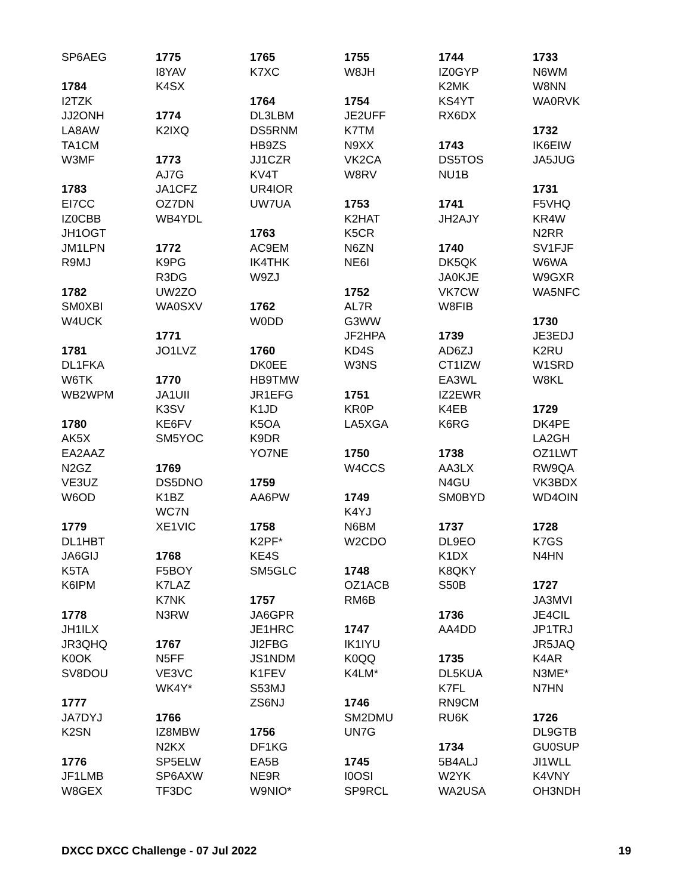SP6AEG
1784
I2TZK
JJ2ONH
LA8AW
TA1CM
W3MF
1783
EI7CC
IZ0CBB
JH1OGT
JM1LPN
R9MJ
1782
SM0XBI
W4UCK
1781
DL1FKA
W6TK
WB2WPM
1780
AK5X
EA2AAZ
N2GZ
VE3UZ
W6OD
1779
DL1HBT
JA6GIJ
K5TA
K6IPM
1778
JH1ILX
JR3QHQ
K0OK
SV8DOU
1777
JA7DYJ
K2SN
1776
JF1LMB
W8GEX
1775
I8YAV
K4SX
1774
K2IXQ
1773
AJ7G
JA1CFZ
OZ7DN
WB4YDL
1772
K9PG
R3DG
UW2ZO
WA0SXV
1771
JO1LVZ
1770
JA1UII
K3SV
KE6FV
SM5YOC
1769
DS5DNO
K1BZ
WC7N
XE1VIC
1768
F5BOY
K7LAZ
K7NK
N3RW
1767
N5FF
VE3VC
WK4Y*
1766
IZ8MBW
N2KX
SP5ELW
SP6AXW
TF3DC
1765
K7XC
1764
DL3LBM
DS5RNM
HB9ZS
JJ1CZR
KV4T
UR4IOR
UW7UA
1763
AC9EM
IK4THK
W9ZJ
1762
W0DD
1760
DK0EE
HB9TMW
JR1EFG
K1JD
K5OA
K9DR
YO7NE
1759
AA6PW
1758
K2PF*
KE4S
SM5GLC
1757
JA6GPR
JE1HRC
JI2FBG
JS1NDM
K1FEV
S53MJ
ZS6NJ
1756
DF1KG
EA5B
NE9R
W9NIO*
1755
W8JH
1754
JE2UFF
K7TM
N9XX
VK2CA
W8RV
1753
K2HAT
K5CR
N6ZN
NE6I
1752
AL7R
G3WW
JF2HPA
KD4S
W3NS
1751
KR0P
LA5XGA
1750
W4CCS
1749
K4YJ
N6BM
W2CDO
1748
OZ1ACB
RM6B
1747
IK1IYU
K0QQ
K4LM*
1746
SM2DMU
UN7G
1745
I0OSI
SP9RCL
1744
IZ0GYP
K2MK
KS4YT
RX6DX
1743
DS5TOS
NU1B
1741
JH2AJY
1740
DK5QK
JA0KJE
VK7CW
W8FIB
1739
AD6ZJ
CT1IZW
EA3WL
IZ2EWR
K4EB
K6RG
1738
AA3LX
N4GU
SM0BYD
1737
DL9EO
K1DX
K8QKY
S50B
1736
AA4DD
1735
DL5KUA
K7FL
RN9CM
RU6K
1734
5B4ALJ
W2YK
WA2USA
1733
N6WM
W8NN
WA0RVK
1732
IK6EIW
JA5JUG
1731
F5VHQ
KR4W
N2RR
SV1FJF
W6WA
W9GXR
WA5NFC
1730
JE3EDJ
K2RU
W1SRD
W8KL
1729
DK4PE
LA2GH
OZ1LWT
RW9QA
VK3BDX
WD4OIN
1728
K7GS
N4HN
1727
JA3MVI
JE4CIL
JP1TRJ
JR5JAQ
K4AR
N3ME*
N7HN
1726
DL9GTB
GU0SUP
JI1WLL
K4VNY
OH3NDH
DXCC DXCC Challenge - 07 Jul 2022 19